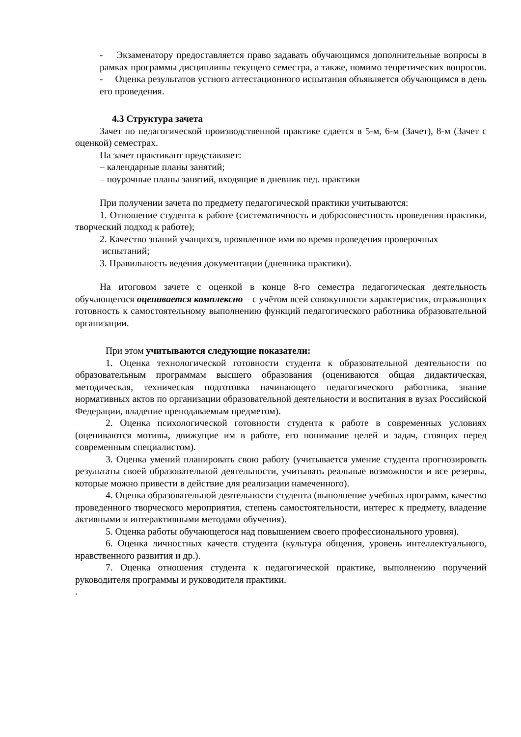- Экзаменатору предоставляется право задавать обучающимся дополнительные вопросы в рамках программы дисциплины текущего семестра, а также, помимо теоретических вопросов.
- Оценка результатов устного аттестационного испытания объявляется обучающимся в день его проведения.
4.3 Структура зачета
Зачет по педагогической производственной практике сдается в 5-м, 6-м (Зачет), 8-м (Зачет с оценкой) семестрах.
На зачет практикант представляет:
– календарные планы занятий;
– поурочные планы занятий, входящие в дневник пед. практики
При получении зачета по предмету педагогической практики учитываются:
1. Отношение студента к работе (систематичность и добросовестность проведения практики, творческий подход к работе);
2. Качество знаний учащихся, проявленное ими во время проведения проверочных
испытаний;
3. Правильность ведения документации (дневника практики).
На итоговом зачете с оценкой в конце 8-го семестра педагогическая деятельность обучающегося оценивается комплексно – с учётом всей совокупности характеристик, отражающих готовность к самостоятельному выполнению функций педагогического работника образовательной организации.
При этом учитываются следующие показатели:
1. Оценка технологической готовности студента к образовательной деятельности по образовательным программам высшего образования (оцениваются общая дидактическая, методическая, техническая подготовка начинающего педагогического работника, знание нормативных актов по организации образовательной деятельности и воспитания в вузах Российской Федерации, владение преподаваемым предметом).
2. Оценка психологической готовности студента к работе в современных условиях (оцениваются мотивы, движущие им в работе, его понимание целей и задач, стоящих перед современным специалистом).
3. Оценка умений планировать свою работу (учитывается умение студента прогнозировать результаты своей образовательной деятельности, учитывать реальные возможности и все резервы, которые можно привести в действие для реализации намеченного).
4. Оценка образовательной деятельности студента (выполнение учебных программ, качество проведенного творческого мероприятия, степень самостоятельности, интерес к предмету, владение активными и интерактивными методами обучения).
5. Оценка работы обучающегося над повышением своего профессионального уровня).
6. Оценка личностных качеств студента (культура общения, уровень интеллектуального, нравственного развития и др.).
7. Оценка отношения студента к педагогической практике, выполнению поручений руководителя программы и руководителя практики.
.